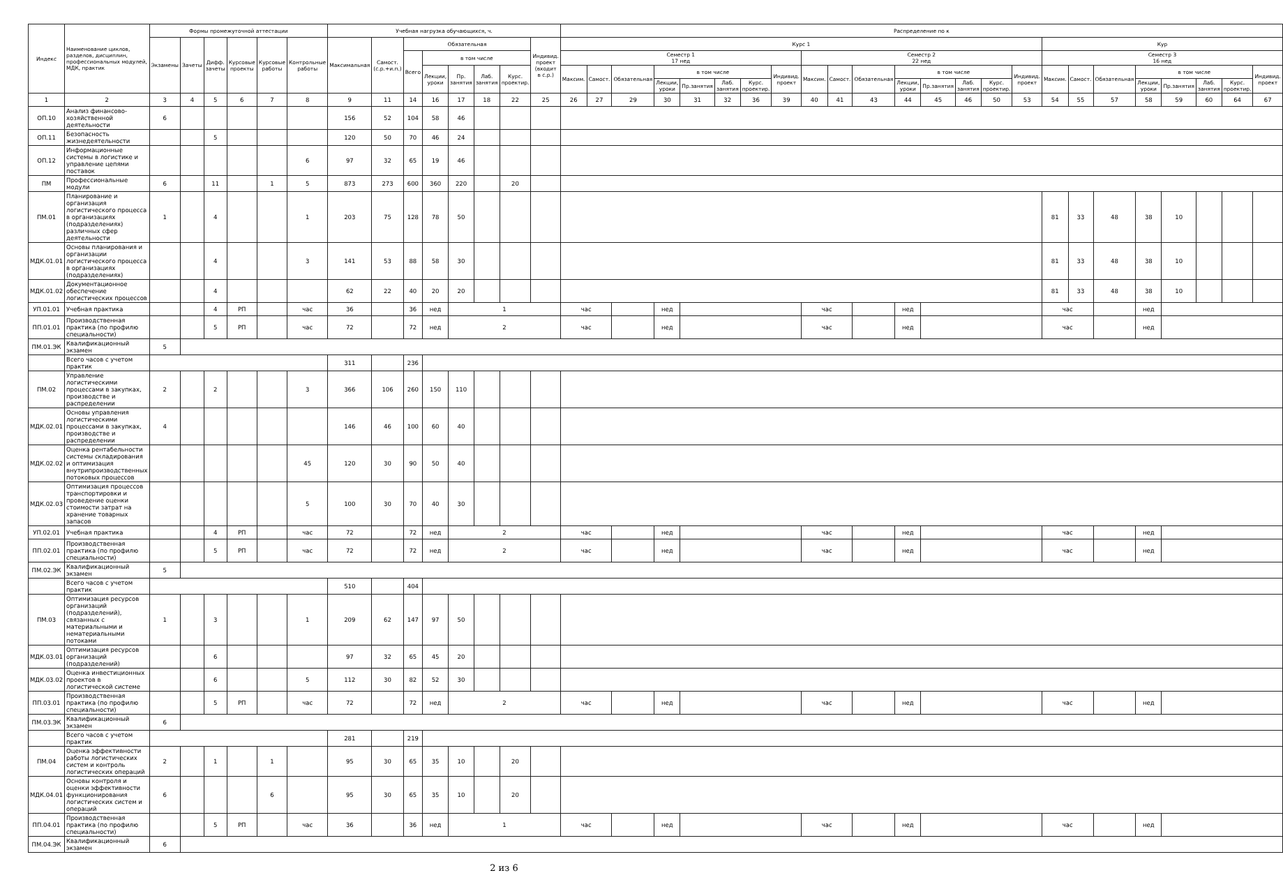| Индекс | Наименование циклов, разделов, дисциплин, профессиональных модулей, МДК, практик | Формы промежуточной аттестации | | | | | | Учебная нагрузка обучающихся, ч. | | | | | | | | Распределение по к | | | | | | | | | | | | | | | | | | | | | | | |
| --- | --- | --- | --- | --- | --- | --- | --- | --- | --- | --- | --- | --- | --- | --- | --- | --- | --- | --- | --- | --- | --- | --- | --- | --- | --- | --- | --- | --- | --- | --- | --- | --- | --- | --- | --- | --- | --- | --- | --- |
| | | Экзамены | Зачеты | Дифф. зачеты | Курсовые проекты | Курсовые работы | Контрольные работы | Максимальная | Самост.(с.р.+и.п.) | Обязательная | | | | | Индивид. проект (входит в с.р.) | Курс 1 | | | | | | | | | | | | | | | | Кур | | | | | | | |
| | | | | | | | | | | Всего | в том числе | | | | | Семестр 1 17 нед | | | | | | | | Семестр 2 22 нед | | | | | | | | Семестр 3 16 нед | | | | | | | |
| | | | | | | | | | | | Лекции, уроки | Пр. занятия | Лаб. занятия | Курс. проектир. | | Максим. | Самост. | Обязательная | в том числе | | | | Индивид. проект | Максим. | Самост. | Обязательная | в том числе | | | | Индивид. проект | Максим. | Самост. | Обязательная | в том числе | | | | Индивид. проект |
| | | | | | | | | | | | | | | | | | | | Лекции, уроки | Пр.занятия | Лаб. занятия | Курс. проектир. | | | | | Лекции, уроки | Пр.занятия | Лаб. занятия | Курс. проектир. | | | | | Лекции, уроки | Пр.занятия | Лаб. занятия | Курс. проектир. | |
| 1 | 2 | 3 | 4 | 5 | 6 | 7 | 8 | 9 | 11 | 14 | 16 | 17 | 18 | 22 | 25 | 26 | 27 | 29 | 30 | 31 | 32 | 36 | 39 | 40 | 41 | 43 | 44 | 45 | 46 | 50 | 53 | 54 | 55 | 57 | 58 | 59 | 60 | 64 | 67 |
| ОП.10 | Анализ финансово-хозяйственной деятельности | 6 | | | | | | 156 | 52 | 104 | 58 | 46 | | | | | | | | | | | | | | | | | | | | | | | | | | | |
| ОП.11 | Безопасность жизнедеятельности | | | 5 | | | | 120 | 50 | 70 | 46 | 24 | | | | | | | | | | | | | | | | | | | | | | | | | | | |
| ОП.12 | Информационные системы в логистике и управление цепями поставок | | | | | | 6 | 97 | 32 | 65 | 19 | 46 | | | | | | | | | | | | | | | | | | | | | | | | | | | |
| ПМ | Профессиональные модули | 6 | | 11 | | 1 | 5 | 873 | 273 | 600 | 360 | 220 | | 20 | | | | | | | | | | | | | | | | | | | | | | | | | |
| ПМ.01 | Планирование и организация логистического процесса в организациях (подразделениях) различных сфер деятельности | 1 | | 4 | | | 1 | 203 | 75 | 128 | 78 | 50 | | | | | | | | | | | | | | | | | | | | 81 | 33 | 48 | 38 | 10 | | | |
| МДК.01.01 | Основы планирования и организации логистического процесса в организациях (подразделениях) | | | 4 | | | 3 | 141 | 53 | 88 | 58 | 30 | | | | | | | | | | | | | | | | | | | | 81 | 33 | 48 | 38 | 10 | | | |
| МДК.01.02 | Документационное обеспечение логистических процессов | | | 4 | | | | 62 | 22 | 40 | 20 | 20 | | | | | | | | | | | | | | | | | | | | 81 | 33 | 48 | 38 | 10 | | | |
| УП.01.01 | Учебная практика | | | 4 | РП | | час | 36 | | 36 | нед | 1 | | | | час | | | нед | | | | | час | | | нед | | | | | час | | | нед | | | | |
| ПП.01.01 | Производственная практика (по профилю специальности) | | | 5 | РП | | час | 72 | | 72 | нед | 2 | | | | час | | | нед | | | | | час | | | нед | | | | | час | | | нед | | | | |
| ПМ.01.ЭК | Квалификационный экзамен | 5 | | | | | | | | | | | | | | | | | | | | | | | | | | | | | | | | | | | | | |
| | Всего часов с учетом практик | | | | | | | 311 | | 236 | | | | | | | | | | | | | | | | | | | | | | | | | | | | | |
| ПМ.02 | Управление логистическими процессами в закупках, производстве и распределении | 2 | | 2 | | | 3 | 366 | 106 | 260 | 150 | 110 | | | | | | | | | | | | | | | | | | | | | | | | | | | |
| МДК.02.01 | Основы управления логистическими процессами в закупках, производстве и распределении | 4 | | | | | | 146 | 46 | 100 | 60 | 40 | | | | | | | | | | | | | | | | | | | | | | | | | | | |
| МДК.02.02 | Оценка рентабельности системы складирования и оптимизация внутрипроизводственных потоковых процессов | | | | | | 45 | 120 | 30 | 90 | 50 | 40 | | | | | | | | | | | | | | | | | | | | | | | | | | | |
| МДК.02.03 | Оптимизация процессов транспортировки и проведение оценки стоимости затрат на хранение товарных запасов | | | | | | 5 | 100 | 30 | 70 | 40 | 30 | | | | | | | | | | | | | | | | | | | | | | | | | | | |
| УП.02.01 | Учебная практика | | | 4 | РП | | час | 72 | | 72 | нед | 2 | | | | час | | | нед | | | | | час | | | нед | | | | | час | | | нед | | | | |
| ПП.02.01 | Производственная практика (по профилю специальности) | | | 5 | РП | | час | 72 | | 72 | нед | 2 | | | | час | | | нед | | | | | час | | | нед | | | | | час | | | нед | | | | |
| ПМ.02.ЭК | Квалификационный экзамен | 5 | | | | | | | | | | | | | | | | | | | | | | | | | | | | | | | | | | | | | |
| | Всего часов с учетом практик | | | | | | | 510 | | 404 | | | | | | | | | | | | | | | | | | | | | | | | | | | | | |
| ПМ.03 | Оптимизация ресурсов организаций (подразделений), связанных с материальными и нематериальными потоками | 1 | | 3 | | | 1 | 209 | 62 | 147 | 97 | 50 | | | | | | | | | | | | | | | | | | | | | | | | | | | |
| МДК.03.01 | Оптимизация ресурсов организаций (подразделений) | | | 6 | | | | 97 | 32 | 65 | 45 | 20 | | | | | | | | | | | | | | | | | | | | | | | | | | | |
| МДК.03.02 | Оценка инвестиционных проектов в логистической системе | | | 6 | | | 5 | 112 | 30 | 82 | 52 | 30 | | | | | | | | | | | | | | | | | | | | | | | | | | | |
| ПП.03.01 | Производственная практика (по профилю специальности) | | | 5 | РП | | час | 72 | | 72 | нед | 2 | | | | час | | | нед | | | | | час | | | нед | | | | | час | | | нед | | | | |
| ПМ.03.ЭК | Квалификационный экзамен | 6 | | | | | | | | | | | | | | | | | | | | | | | | | | | | | | | | | | | | | |
| | Всего часов с учетом практик | | | | | | | 281 | | 219 | | | | | | | | | | | | | | | | | | | | | | | | | | | | | |
| ПМ.04 | Оценка эффективности работы логистических систем и контроль логистических операций | 2 | | 1 | | 1 | | 95 | 30 | 65 | 35 | 10 | | 20 | | | | | | | | | | | | | | | | | | | | | | | | | |
| МДК.04.01 | Основы контроля и оценки эффективности функционирования логистических систем и операций | 6 | | | | 6 | | 95 | 30 | 65 | 35 | 10 | | 20 | | | | | | | | | | | | | | | | | | | | | | | | | |
| ПП.04.01 | Производственная практика (по профилю специальности) | | | 5 | РП | | час | 36 | | 36 | нед | 1 | | | | час | | | нед | | | | | час | | | нед | | | | | час | | | нед | | | | |
| ПМ.04.ЭК | Квалификационный экзамен | 6 | | | | | | | | | | | | | | | | | | | | | | | | | | | | | | | | | | | | | |
2 из 6